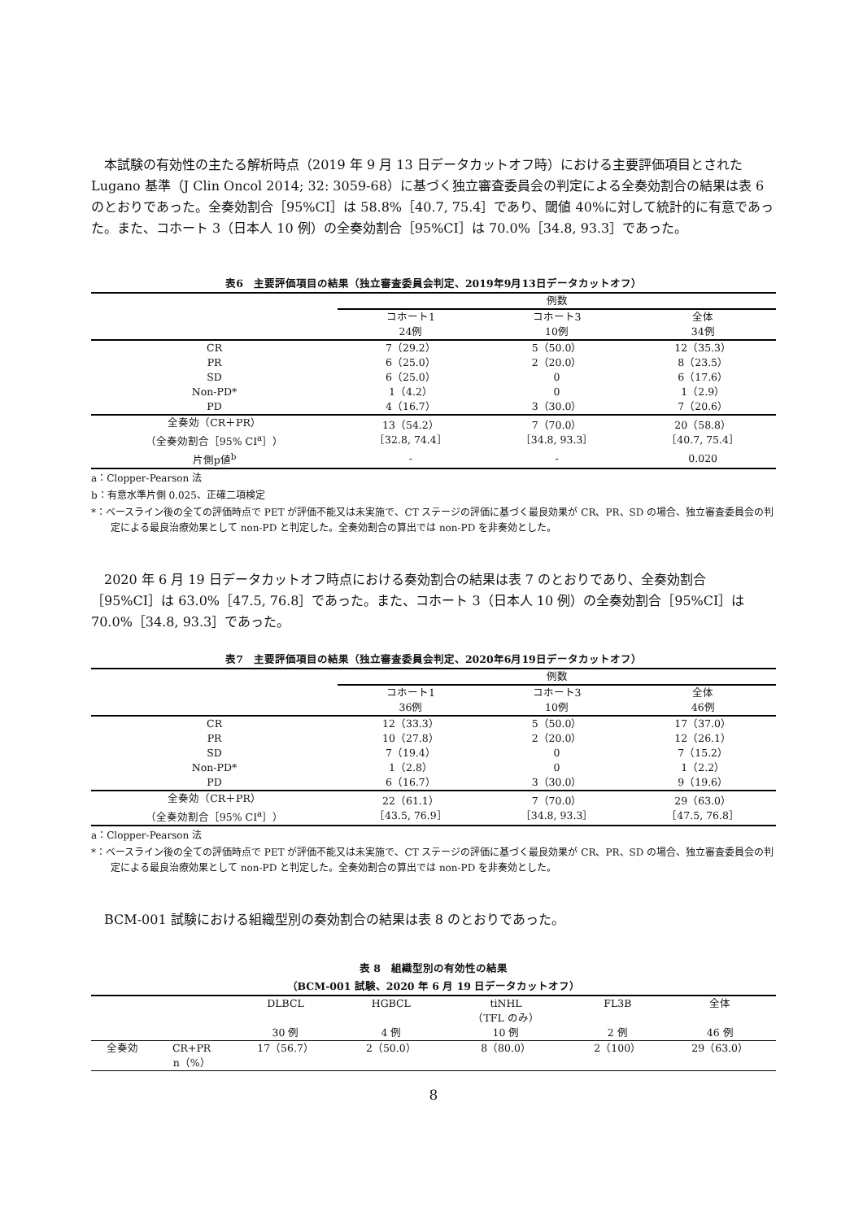本試験の有効性の主たる解析時点（2019 年 9 月 13 日データカットオフ時）における主要評価項目とされた Lugano 基準（J Clin Oncol 2014; 32: 3059-68）に基づく独立審査委員会の判定による全奏効割合の結果は表 6 のとおりであった。全奏効割合［95%CI］は 58.8%［40.7, 75.4］であり、閾値 40%に対して統計的に有意であった。また、コホート 3（日本人 10 例）の全奏効割合［95%CI］は 70.0%［34.8, 93.3］であった。
表6　主要評価項目の結果（独立審査委員会判定、2019年9月13日データカットオフ）
| | 例数 | | |
| --- | --- | --- | --- |
| | コホート1 24例 | コホート3 10例 | 全体 34例 |
| CR | 7（29.2） | 5（50.0） | 12（35.3） |
| PR | 6（25.0） | 2（20.0） | 8（23.5） |
| SD | 6（25.0） | 0 | 6（17.6） |
| Non-PD* | 1（4.2） | 0 | 1（2.9） |
| PD | 4（16.7） | 3（30.0） | 7（20.6） |
| 全奏効（CR＋PR） （全奏効割合［95% CI<sup>a</sup>］） | 13（54.2） ［32.8, 74.4］ | 7（70.0） ［34.8, 93.3］ | 20（58.8） ［40.7, 75.4］ |
| 片側p値<sup>b</sup> | - | - | 0.020 |
a：Clopper-Pearson 法
b：有意水準片側 0.025、正確二項検定
*：ベースライン後の全ての評価時点で PET が評価不能又は未実施で、CT ステージの評価に基づく最良効果が CR、PR、SD の場合、独立審査委員会の判定による最良治療効果として non-PD と判定した。全奏効割合の算出では non-PD を非奏効とした。
2020 年 6 月 19 日データカットオフ時点における奏効割合の結果は表 7 のとおりであり、全奏効割合［95%CI］は 63.0%［47.5, 76.8］であった。また、コホート 3（日本人 10 例）の全奏効割合［95%CI］は 70.0%［34.8, 93.3］であった。
表7　主要評価項目の結果（独立審査委員会判定、2020年6月19日データカットオフ）
| | 例数 | | |
| --- | --- | --- | --- |
| | コホート1 36例 | コホート3 10例 | 全体 46例 |
| CR | 12（33.3） | 5（50.0） | 17（37.0） |
| PR | 10（27.8） | 2（20.0） | 12（26.1） |
| SD | 7（19.4） | 0 | 7（15.2） |
| Non-PD* | 1（2.8） | 0 | 1（2.2） |
| PD | 6（16.7） | 3（30.0） | 9（19.6） |
| 全奏効（CR＋PR） （全奏効割合［95% CI<sup>a</sup>］） | 22（61.1） ［43.5, 76.9］ | 7（70.0） ［34.8, 93.3］ | 29（63.0） ［47.5, 76.8］ |
a：Clopper-Pearson 法
*：ベースライン後の全ての評価時点で PET が評価不能又は未実施で、CT ステージの評価に基づく最良効果が CR、PR、SD の場合、独立審査委員会の判定による最良治療効果として non-PD と判定した。全奏効割合の算出では non-PD を非奏効とした。
BCM-001 試験における組織型別の奏効割合の結果は表 8 のとおりであった。
表 8　組織型別の有効性の結果
（BCM-001 試験、2020 年 6 月 19 日データカットオフ）
| | | DLBCL 30 例 | HGBCL 4 例 | tiNHL （TFL のみ） 10 例 | FL3B 2 例 | 全体 46 例 |
| --- | --- | --- | --- | --- | --- | --- |
| 全奏効 | CR+PR n（%） | 17（56.7） | 2（50.0） | 8（80.0） | 2（100） | 29（63.0） |
8